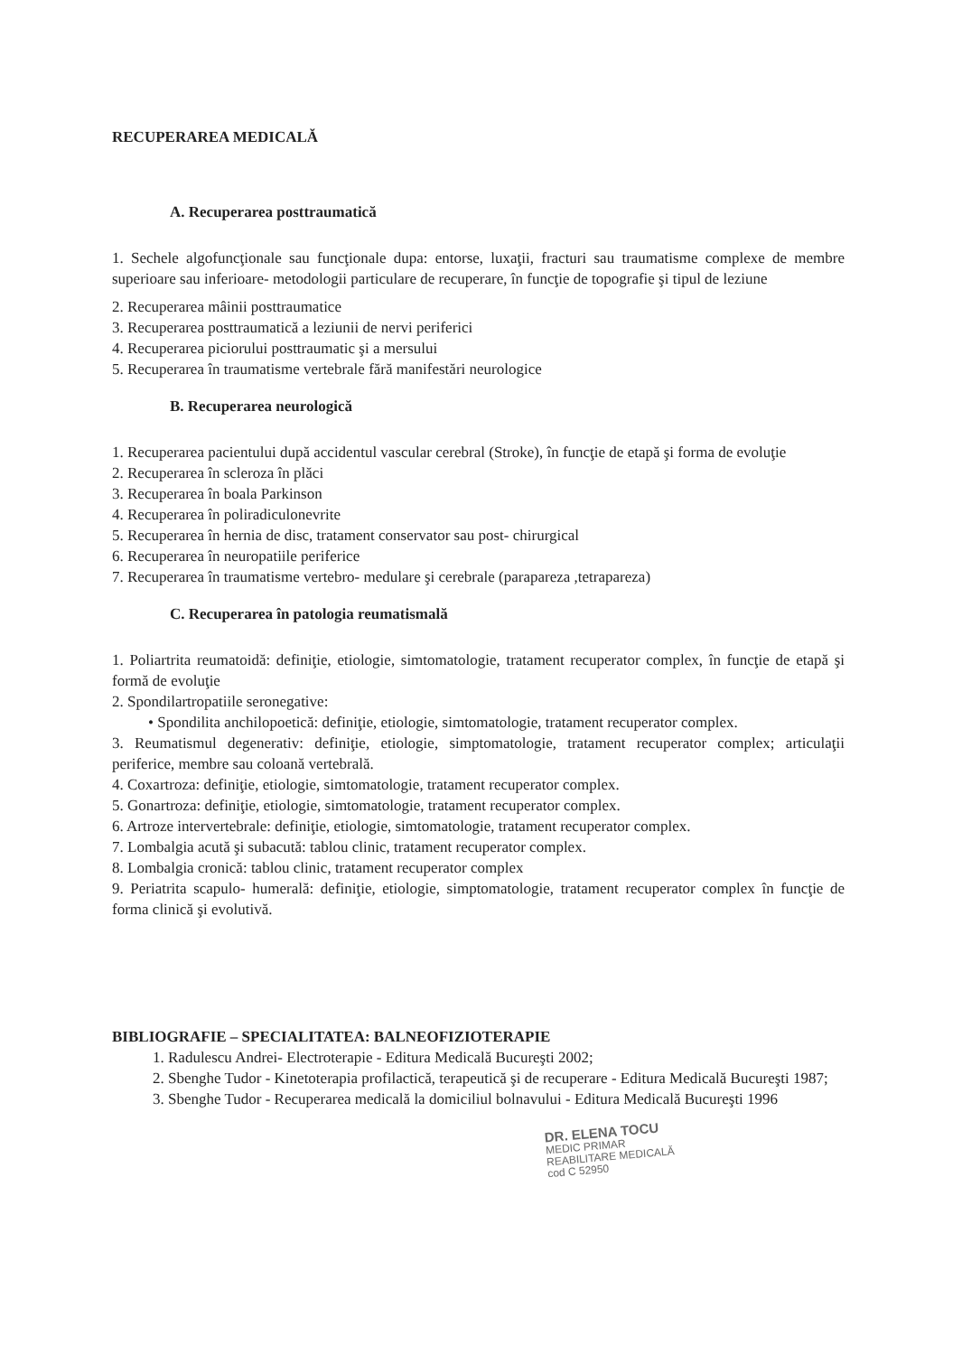RECUPERAREA MEDICALĂ
A. Recuperarea posttraumatică
1. Sechele algofuncţionale sau funcţionale dupa: entorse, luxaţii, fracturi sau traumatisme complexe de membre superioare sau inferioare- metodologii particulare de recuperare, în funcţie de topografie şi tipul de leziune
2. Recuperarea mâinii posttraumatice
3. Recuperarea posttraumatică a leziunii de nervi periferici
4. Recuperarea piciorului posttraumatic şi a mersului
5. Recuperarea în traumatisme vertebrale fără manifestări neurologice
B. Recuperarea neurologică
1. Recuperarea pacientului după accidentul vascular cerebral (Stroke), în funcţie de etapă şi forma de evoluţie
2. Recuperarea în scleroza în plăci
3. Recuperarea în boala Parkinson
4. Recuperarea în poliradiculonevrite
5. Recuperarea în hernia de disc, tratament conservator sau post- chirurgical
6. Recuperarea în neuropatiile periferice
7. Recuperarea în traumatisme vertebro- medulare şi cerebrale (parapareza ,tetrapareza)
C. Recuperarea în patologia reumatismală
1. Poliartrita reumatoidă: definiţie, etiologie, simtomatologie, tratament recuperator complex, în funcţie de etapă şi formă de evoluţie
2. Spondilartropatiile seronegative:
• Spondilita anchilopoetică: definiţie, etiologie, simtomatologie, tratament recuperator complex.
3. Reumatismul degenerativ: definiţie, etiologie, simptomatologie, tratament recuperator complex; articulaţii periferice, membre sau coloană vertebrală.
4. Coxartroza: definiţie, etiologie, simtomatologie, tratament recuperator complex.
5. Gonartroza: definiţie, etiologie, simtomatologie, tratament recuperator complex.
6. Artroze intervertebrale: definiţie, etiologie, simtomatologie, tratament recuperator complex.
7. Lombalgia acută şi subacută: tablou clinic, tratament recuperator complex.
8. Lombalgia cronică: tablou clinic, tratament recuperator complex
9. Periatrita scapulo- humerală: definiţie, etiologie, simptomatologie, tratament recuperator complex în funcţie de forma clinică şi evolutivă.
BIBLIOGRAFIE – SPECIALITATEA: BALNEOFIZIOTERAPIE
1. Radulescu Andrei- Electroterapie - Editura Medicală Bucureşti 2002;
2. Sbenghe Tudor - Kinetoterapia profilactică, terapeutică şi de recuperare - Editura Medicală Bucureşti 1987;
3. Sbenghe Tudor - Recuperarea medicală la domiciliul bolnavului - Editura Medicală Bucureşti 1996
DR. ELENA TOCU
MEDIC PRIMAR
REABILITARE MEDICALĂ
cod C 52950